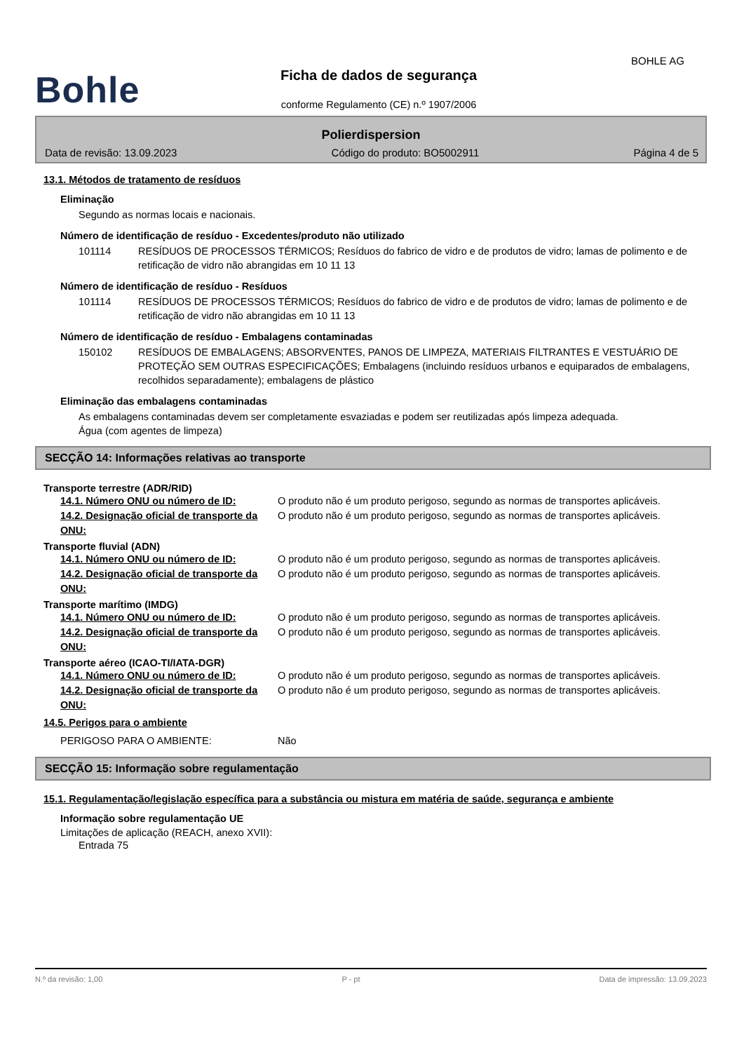BOHLE AG
Bohle
Ficha de dados de segurança
conforme Regulamento (CE) n.º 1907/2006
Polierdispersion
Data de revisão: 13.09.2023 Código do produto: BO5002911 Página 4 de 5
13.1. Métodos de tratamento de resíduos
Eliminação
Segundo as normas locais e nacionais.
Número de identificação de resíduo - Excedentes/produto não utilizado
101114 RESÍDUOS DE PROCESSOS TÉRMICOS; Resíduos do fabrico de vidro e de produtos de vidro; lamas de polimento e de retificação de vidro não abrangidas em 10 11 13
Número de identificação de resíduo - Resíduos
101114 RESÍDUOS DE PROCESSOS TÉRMICOS; Resíduos do fabrico de vidro e de produtos de vidro; lamas de polimento e de retificação de vidro não abrangidas em 10 11 13
Número de identificação de resíduo - Embalagens contaminadas
150102 RESÍDUOS DE EMBALAGENS; ABSORVENTES, PANOS DE LIMPEZA, MATERIAIS FILTRANTES E VESTUÁRIO DE PROTEÇÃO SEM OUTRAS ESPECIFICAÇÕES; Embalagens (incluindo resíduos urbanos e equiparados de embalagens, recolhidos separadamente); embalagens de plástico
Eliminação das embalagens contaminadas
As embalagens contaminadas devem ser completamente esvaziadas e podem ser reutilizadas após limpeza adequada.
Água (com agentes de limpeza)
SECÇÃO 14: Informações relativas ao transporte
Transporte terrestre (ADR/RID)
14.1. Número ONU ou número de ID: O produto não é um produto perigoso, segundo as normas de transportes aplicáveis.
14.2. Designação oficial de transporte da ONU:
O produto não é um produto perigoso, segundo as normas de transportes aplicáveis.
Transporte fluvial (ADN)
14.1. Número ONU ou número de ID: O produto não é um produto perigoso, segundo as normas de transportes aplicáveis.
14.2. Designação oficial de transporte da ONU:
O produto não é um produto perigoso, segundo as normas de transportes aplicáveis.
Transporte marítimo (IMDG)
14.1. Número ONU ou número de ID: O produto não é um produto perigoso, segundo as normas de transportes aplicáveis.
14.2. Designação oficial de transporte da ONU:
O produto não é um produto perigoso, segundo as normas de transportes aplicáveis.
Transporte aéreo (ICAO-TI/IATA-DGR)
14.1. Número ONU ou número de ID: O produto não é um produto perigoso, segundo as normas de transportes aplicáveis.
14.2. Designação oficial de transporte da ONU:
O produto não é um produto perigoso, segundo as normas de transportes aplicáveis.
14.5. Perigos para o ambiente
PERIGOSO PARA O AMBIENTE: Não
SECÇÃO 15: Informação sobre regulamentação
15.1. Regulamentação/legislação específica para a substância ou mistura em matéria de saúde, segurança e ambiente
Informação sobre regulamentação UE
Limitações de aplicação (REACH, anexo XVII):
Entrada 75
N.º da revisão: 1,00 P - pt Data de impressão: 13.09.2023